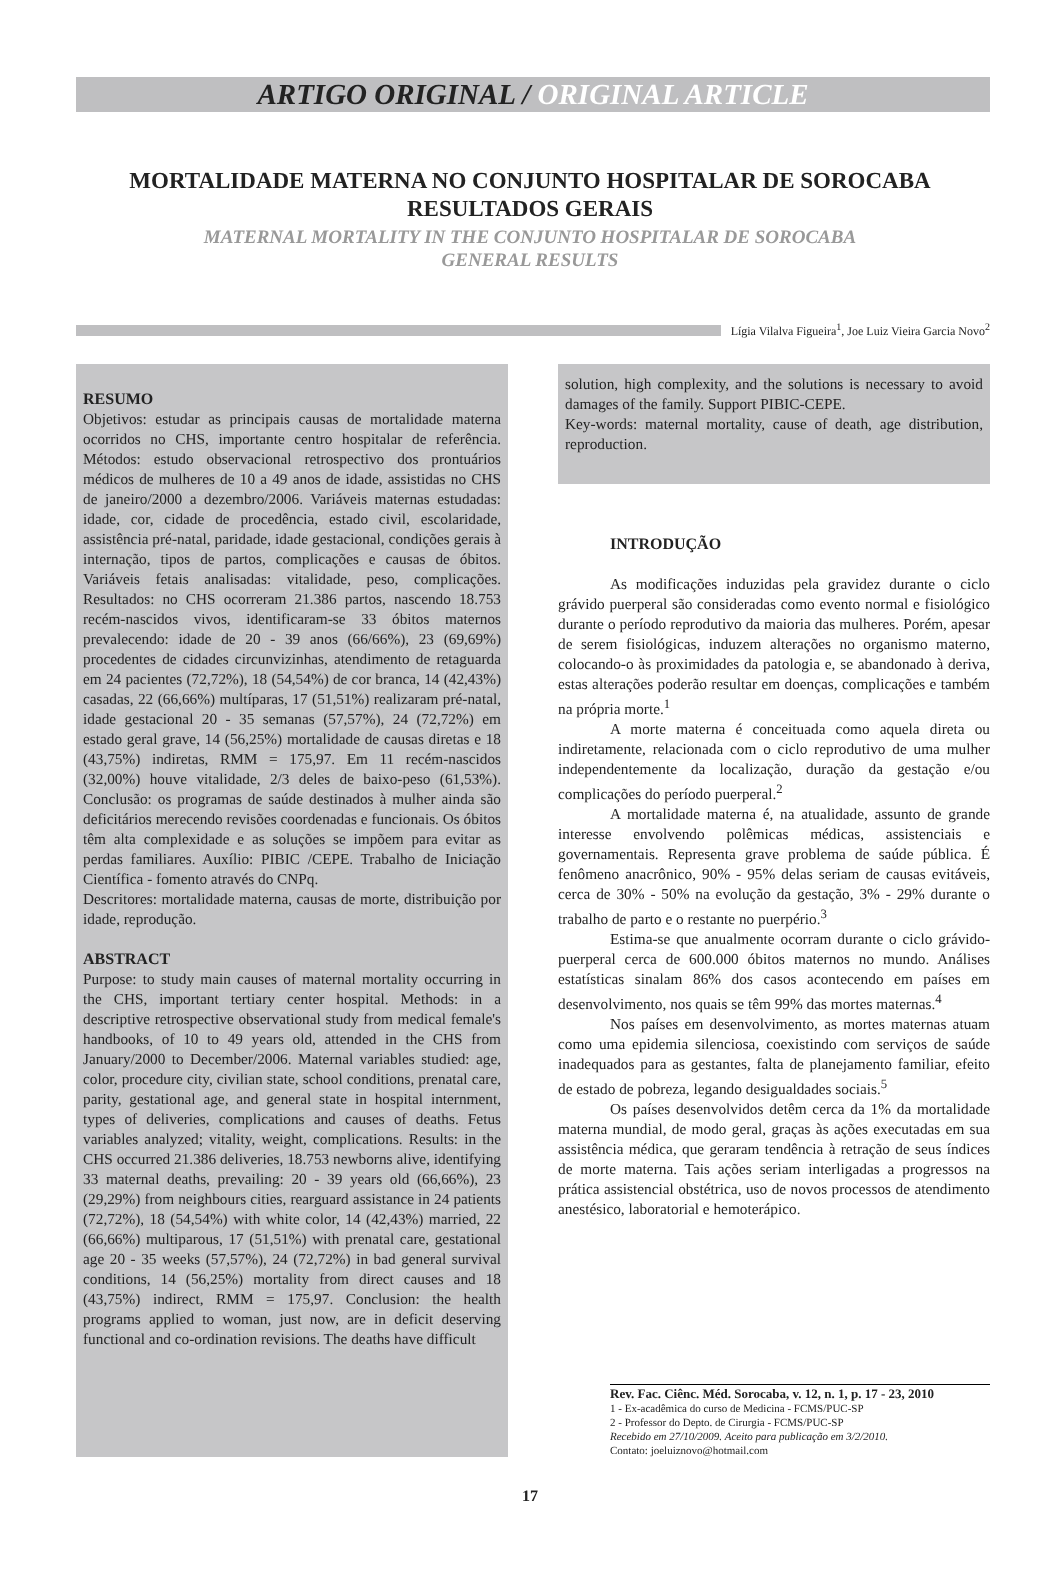ARTIGO ORIGINAL / ORIGINAL ARTICLE
MORTALIDADE MATERNA NO CONJUNTO HOSPITALAR DE SOROCABA
RESULTADOS GERAIS
MATERNAL MORTALITY IN THE CONJUNTO HOSPITALAR DE SOROCABA
GENERAL RESULTS
Lígia Vilalva Figueira<sup>1</sup>, Joe Luiz Vieira Garcia Novo<sup>2</sup>
RESUMO
Objetivos: estudar as principais causas de mortalidade materna ocorridos no CHS, importante centro hospitalar de referência. Métodos: estudo observacional retrospectivo dos prontuários médicos de mulheres de 10 a 49 anos de idade, assistidas no CHS de janeiro/2000 a dezembro/2006. Variáveis maternas estudadas: idade, cor, cidade de procedência, estado civil, escolaridade, assistência pré-natal, paridade, idade gestacional, condições gerais à internação, tipos de partos, complicações e causas de óbitos. Variáveis fetais analisadas: vitalidade, peso, complicações. Resultados: no CHS ocorreram 21.386 partos, nascendo 18.753 recém-nascidos vivos, identificaram-se 33 óbitos maternos prevalecendo: idade de 20 - 39 anos (66/66%), 23 (69,69%) procedentes de cidades circunvizinhas, atendimento de retaguarda em 24 pacientes (72,72%), 18 (54,54%) de cor branca, 14 (42,43%) casadas, 22 (66,66%) multíparas, 17 (51,51%) realizaram pré-natal, idade gestacional 20 - 35 semanas (57,57%), 24 (72,72%) em estado geral grave, 14 (56,25%) mortalidade de causas diretas e 18 (43,75%) indiretas, RMM = 175,97. Em 11 recém-nascidos (32,00%) houve vitalidade, 2/3 deles de baixo-peso (61,53%). Conclusão: os programas de saúde destinados à mulher ainda são deficitários merecendo revisões coordenadas e funcionais. Os óbitos têm alta complexidade e as soluções se impõem para evitar as perdas familiares. Auxílio: PIBIC /CEPE. Trabalho de Iniciação Científica - fomento através do CNPq.
Descritores: mortalidade materna, causas de morte, distribuição por idade, reprodução.
ABSTRACT
Purpose: to study main causes of maternal mortality occurring in the CHS, important tertiary center hospital. Methods: in a descriptive retrospective observational study from medical female's handbooks, of 10 to 49 years old, attended in the CHS from January/2000 to December/2006. Maternal variables studied: age, color, procedure city, civilian state, school conditions, prenatal care, parity, gestational age, and general state in hospital internment, types of deliveries, complications and causes of deaths. Fetus variables analyzed; vitality, weight, complications. Results: in the CHS occurred 21.386 deliveries, 18.753 newborns alive, identifying 33 maternal deaths, prevailing: 20 - 39 years old (66,66%), 23 (29,29%) from neighbours cities, rearguard assistance in 24 patients (72,72%), 18 (54,54%) with white color, 14 (42,43%) married, 22 (66,66%) multiparous, 17 (51,51%) with prenatal care, gestational age 20 - 35 weeks (57,57%), 24 (72,72%) in bad general survival conditions, 14 (56,25%) mortality from direct causes and 18 (43,75%) indirect, RMM = 175,97. Conclusion: the health programs applied to woman, just now, are in deficit deserving functional and co-ordination revisions. The deaths have difficult
solution, high complexity, and the solutions is necessary to avoid damages of the family. Support PIBIC-CEPE.
Key-words: maternal mortality, cause of death, age distribution, reproduction.
INTRODUÇÃO
As modificações induzidas pela gravidez durante o ciclo grávido puerperal são consideradas como evento normal e fisiológico durante o período reprodutivo da maioria das mulheres. Porém, apesar de serem fisiológicas, induzem alterações no organismo materno, colocando-o às proximidades da patologia e, se abandonado à deriva, estas alterações poderão resultar em doenças, complicações e também na própria morte.<sup>1</sup>
A morte materna é conceituada como aquela direta ou indiretamente, relacionada com o ciclo reprodutivo de uma mulher independentemente da localização, duração da gestação e/ou complicações do período puerperal.<sup>2</sup>
A mortalidade materna é, na atualidade, assunto de grande interesse envolvendo polêmicas médicas, assistenciais e governamentais. Representa grave problema de saúde pública. É fenômeno anacrônico, 90% - 95% delas seriam de causas evitáveis, cerca de 30% - 50% na evolução da gestação, 3% - 29% durante o trabalho de parto e o restante no puerpério.<sup>3</sup>
Estima-se que anualmente ocorram durante o ciclo grávido-puerperal cerca de 600.000 óbitos maternos no mundo. Análises estatísticas sinalam 86% dos casos acontecendo em países em desenvolvimento, nos quais se têm 99% das mortes maternas.<sup>4</sup>
Nos países em desenvolvimento, as mortes maternas atuam como uma epidemia silenciosa, coexistindo com serviços de saúde inadequados para as gestantes, falta de planejamento familiar, efeito de estado de pobreza, legando desigualdades sociais.<sup>5</sup>
Os países desenvolvidos detêm cerca da 1% da mortalidade materna mundial, de modo geral, graças às ações executadas em sua assistência médica, que geraram tendência à retração de seus índices de morte materna. Tais ações seriam interligadas a progressos na prática assistencial obstétrica, uso de novos processos de atendimento anestésico, laboratorial e hemoterápico.
Rev. Fac. Ciênc. Méd. Sorocaba, v. 12, n. 1, p. 17 - 23, 2010
1 - Ex-acadêmica do curso de Medicina - FCMS/PUC-SP
2 - Professor do Depto. de Cirurgia - FCMS/PUC-SP
Recebido em 27/10/2009. Aceito para publicação em 3/2/2010.
Contato: joeluiznovo@hotmail.com
17